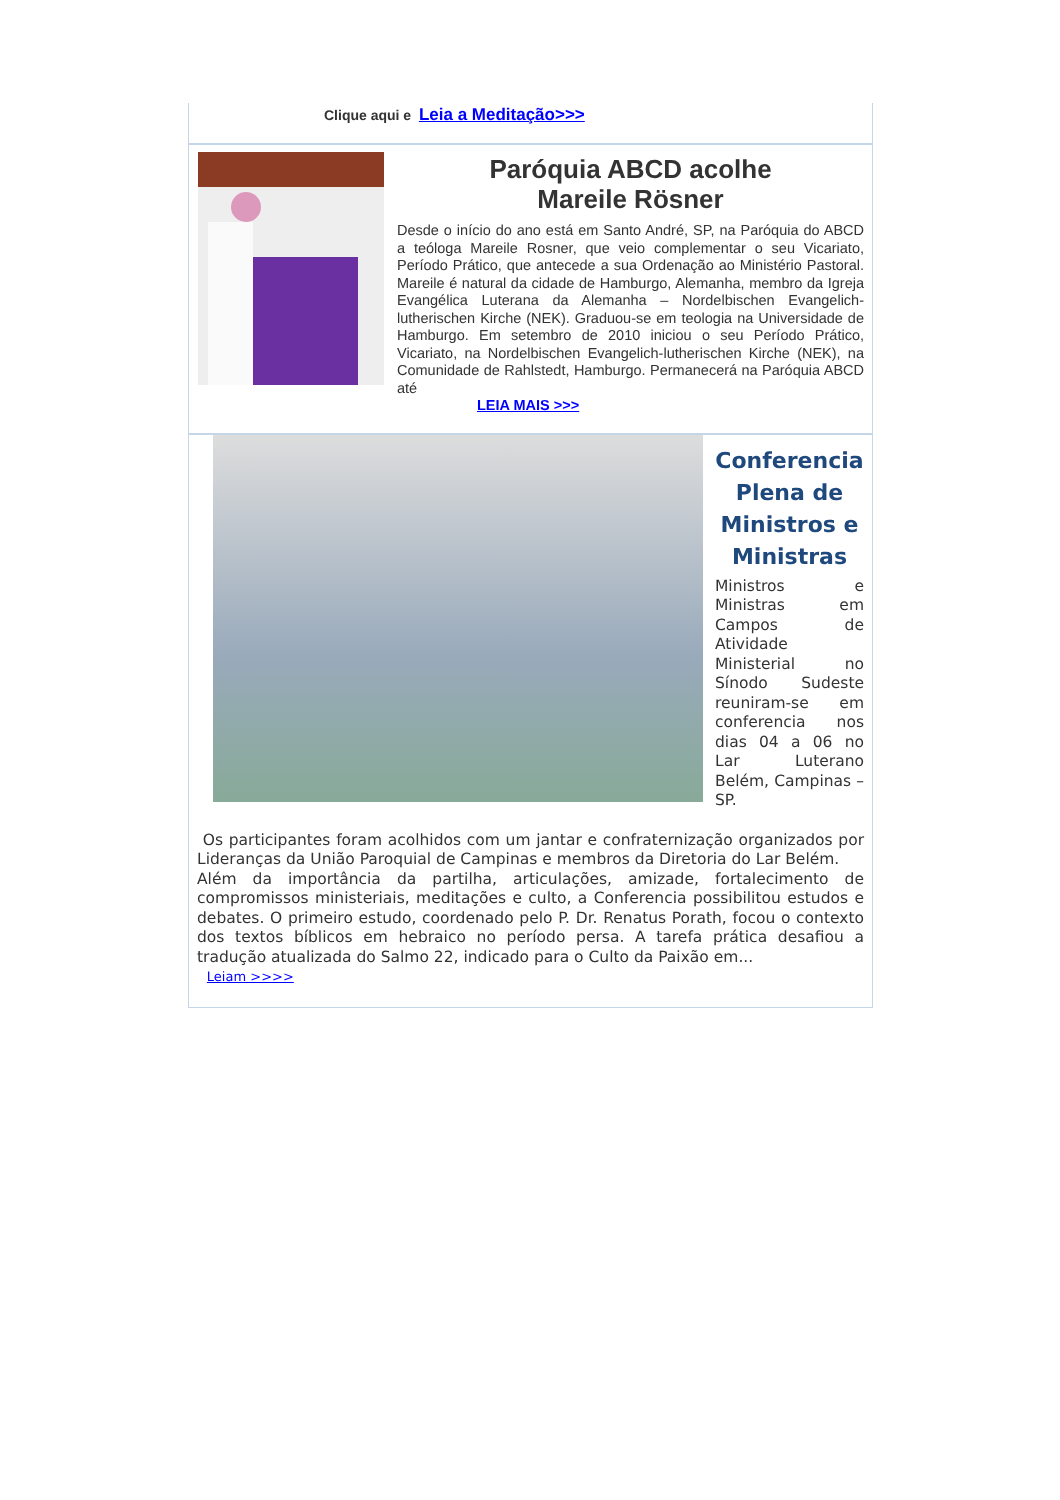Clique aqui e Leia a Meditação>>>
Paróquia ABCD acolhe
Mareile Rösner
Desde o início do ano está em Santo André, SP, na Paróquia do ABCD a teóloga Mareile Rosner, que veio complementar o seu Vicariato, Período Prático, que antecede a sua Ordenação ao Ministério Pastoral. Mareile é natural da cidade de Hamburgo, Alemanha, membro da Igreja Evangélica Luterana da Alemanha – Nordelbischen Evangelich-lutherischen Kirche (NEK). Graduou-se em teologia na Universidade de Hamburgo. Em setembro de 2010 iniciou o seu Período Prático, Vicariato, na Nordelbischen Evangelich-lutherischen Kirche (NEK), na Comunidade de Rahlstedt, Hamburgo. Permanecerá na Paróquia ABCD até
LEIA MAIS >>>
Conferencia Plena de Ministros e Ministras
Ministros e Ministras em Campos de Atividade Ministerial no Sínodo Sudeste reuniram-se em conferencia nos dias 04 a 06 no Lar Luterano Belém, Campinas – SP.
Os participantes foram acolhidos com um jantar e confraternização organizados por Lideranças da União Paroquial de Campinas e membros da Diretoria do Lar Belém.
Além da importância da partilha, articulações, amizade, fortalecimento de compromissos ministeriais, meditações e culto, a Conferencia possibilitou estudos e debates. O primeiro estudo, coordenado pelo P. Dr. Renatus Porath, focou o contexto dos textos bíblicos em hebraico no período persa. A tarefa prática desafiou a tradução atualizada do Salmo 22, indicado para o Culto da Paixão em...
Leiam >>>>